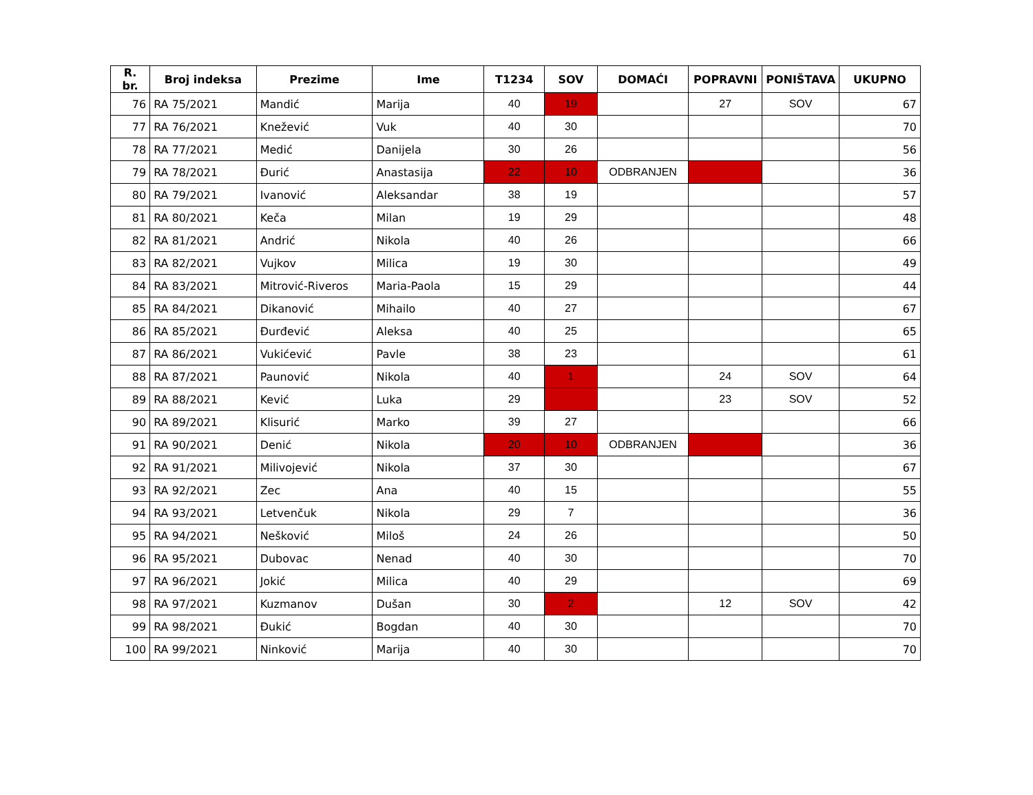| R. br. | Broj indeksa | Prezime | Ime | T1234 | SOV | DOMAĆI | POPRAVNI | PONIŠTAVA | UKUPNO |
| --- | --- | --- | --- | --- | --- | --- | --- | --- | --- |
| 76 | RA 75/2021 | Mandić | Marija | 40 | 19 | | 27 | SOV | 67 |
| 77 | RA 76/2021 | Knežević | Vuk | 40 | 30 | | | | 70 |
| 78 | RA 77/2021 | Medić | Danijela | 30 | 26 | | | | 56 |
| 79 | RA 78/2021 | Đurić | Anastasija | 22 | 10 | ODBRANJEN | | | 36 |
| 80 | RA 79/2021 | Ivanović | Aleksandar | 38 | 19 | | | | 57 |
| 81 | RA 80/2021 | Keča | Milan | 19 | 29 | | | | 48 |
| 82 | RA 81/2021 | Andrić | Nikola | 40 | 26 | | | | 66 |
| 83 | RA 82/2021 | Vujkov | Milica | 19 | 30 | | | | 49 |
| 84 | RA 83/2021 | Mitrović-Riveros | Maria-Paola | 15 | 29 | | | | 44 |
| 85 | RA 84/2021 | Dikanović | Mihailo | 40 | 27 | | | | 67 |
| 86 | RA 85/2021 | Đurđević | Aleksa | 40 | 25 | | | | 65 |
| 87 | RA 86/2021 | Vukićević | Pavle | 38 | 23 | | | | 61 |
| 88 | RA 87/2021 | Paunović | Nikola | 40 | 1 | | 24 | SOV | 64 |
| 89 | RA 88/2021 | Kević | Luka | 29 | | | 23 | SOV | 52 |
| 90 | RA 89/2021 | Klisurić | Marko | 39 | 27 | | | | 66 |
| 91 | RA 90/2021 | Denić | Nikola | 20 | 10 | ODBRANJEN | | | 36 |
| 92 | RA 91/2021 | Milivojević | Nikola | 37 | 30 | | | | 67 |
| 93 | RA 92/2021 | Zec | Ana | 40 | 15 | | | | 55 |
| 94 | RA 93/2021 | Letvenčuk | Nikola | 29 | 7 | | | | 36 |
| 95 | RA 94/2021 | Nešković | Miloš | 24 | 26 | | | | 50 |
| 96 | RA 95/2021 | Dubovac | Nenad | 40 | 30 | | | | 70 |
| 97 | RA 96/2021 | Jokić | Milica | 40 | 29 | | | | 69 |
| 98 | RA 97/2021 | Kuzmanov | Dušan | 30 | 2 | | 12 | SOV | 42 |
| 99 | RA 98/2021 | Đukić | Bogdan | 40 | 30 | | | | 70 |
| 100 | RA 99/2021 | Ninković | Marija | 40 | 30 | | | | 70 |